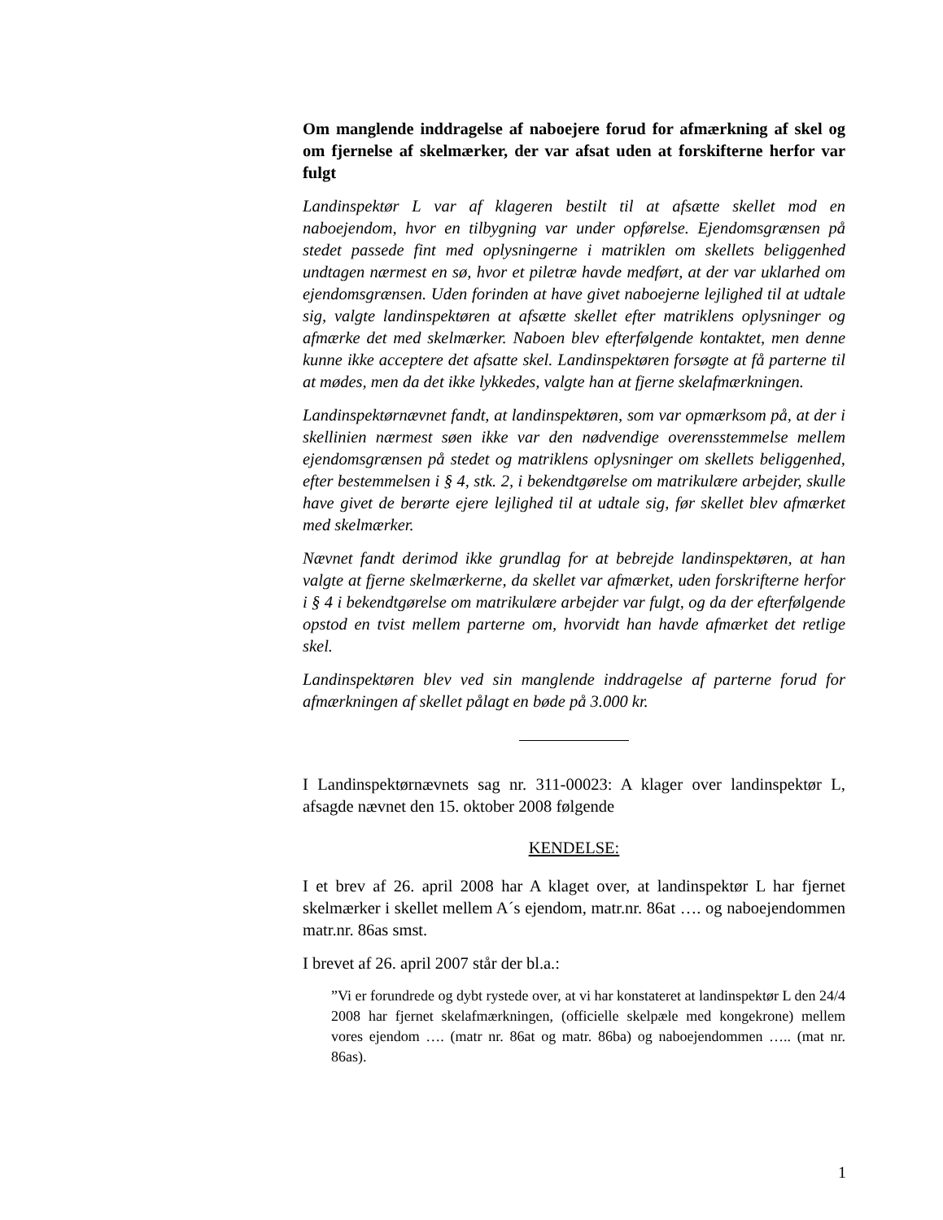Om manglende inddragelse af naboejere forud for afmærkning af skel og om fjernelse af skelmærker, der var afsat uden at forskifterne herfor var fulgt
Landinspektør L var af klageren bestilt til at afsætte skellet mod en naboejendom, hvor en tilbygning var under opførelse. Ejendomsgrænsen på stedet passede fint med oplysningerne i matriklen om skellets beliggenhed undtagen nærmest en sø, hvor et piletræ havde medført, at der var uklarhed om ejendomsgrænsen. Uden forinden at have givet naboejerne lejlighed til at udtale sig, valgte landinspektøren at afsætte skellet efter matriklens oplysninger og afmærke det med skelmærker. Naboen blev efterfølgende kontaktet, men denne kunne ikke acceptere det afsatte skel. Landinspektøren forsøgte at få parterne til at mødes, men da det ikke lykkedes, valgte han at fjerne skelafmærkningen.
Landinspektørnævnet fandt, at landinspektøren, som var opmærksom på, at der i skellinien nærmest søen ikke var den nødvendige overensstemmelse mellem ejendomsgrænsen på stedet og matriklens oplysninger om skellets beliggenhed, efter bestemmelsen i § 4, stk. 2, i bekendtgørelse om matrikulære arbejder, skulle have givet de berørte ejere lejlighed til at udtale sig, før skellet blev afmærket med skelmærker.
Nævnet fandt derimod ikke grundlag for at bebrejde landinspektøren, at han valgte at fjerne skelmærkerne, da skellet var afmærket, uden forskrifterne herfor i § 4 i bekendtgørelse om matrikulære arbejder var fulgt, og da der efterfølgende opstod en tvist mellem parterne om, hvorvidt han havde afmærket det retlige skel.
Landinspektøren blev ved sin manglende inddragelse af parterne forud for afmærkningen af skellet pålagt en bøde på 3.000 kr.
I Landinspektørnævnets sag nr. 311-00023: A klager over landinspektør L, afsagde nævnet den 15. oktober 2008 følgende
KENDELSE:
I et brev af 26. april 2008 har A klaget over, at landinspektør L har fjernet skelmærker i skellet mellem A´s ejendom, matr.nr. 86at …. og naboejendommen matr.nr. 86as smst.
I brevet af 26. april 2007 står der bl.a.:
”Vi er forundrede og dybt rystede over, at vi har konstateret at landinspektør L den 24/4 2008 har fjernet skelafmærkningen, (officielle skelpæle med kongekrone) mellem vores ejendom …. (matr nr. 86at og matr. 86ba) og naboejendommen ….. (mat nr. 86as).
1